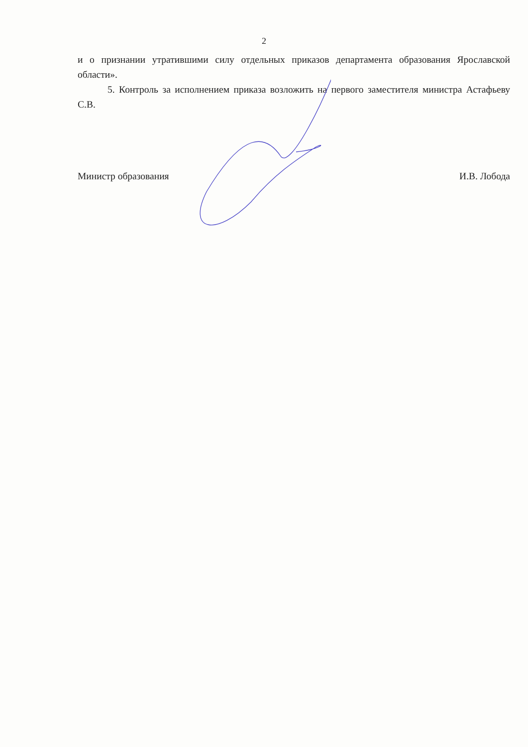2
и о признании утратившими силу отдельных приказов департамента образования Ярославской области».
5. Контроль за исполнением приказа возложить на первого заместителя министра Астафьеву С.В.
Министр образования И.В. Лобода